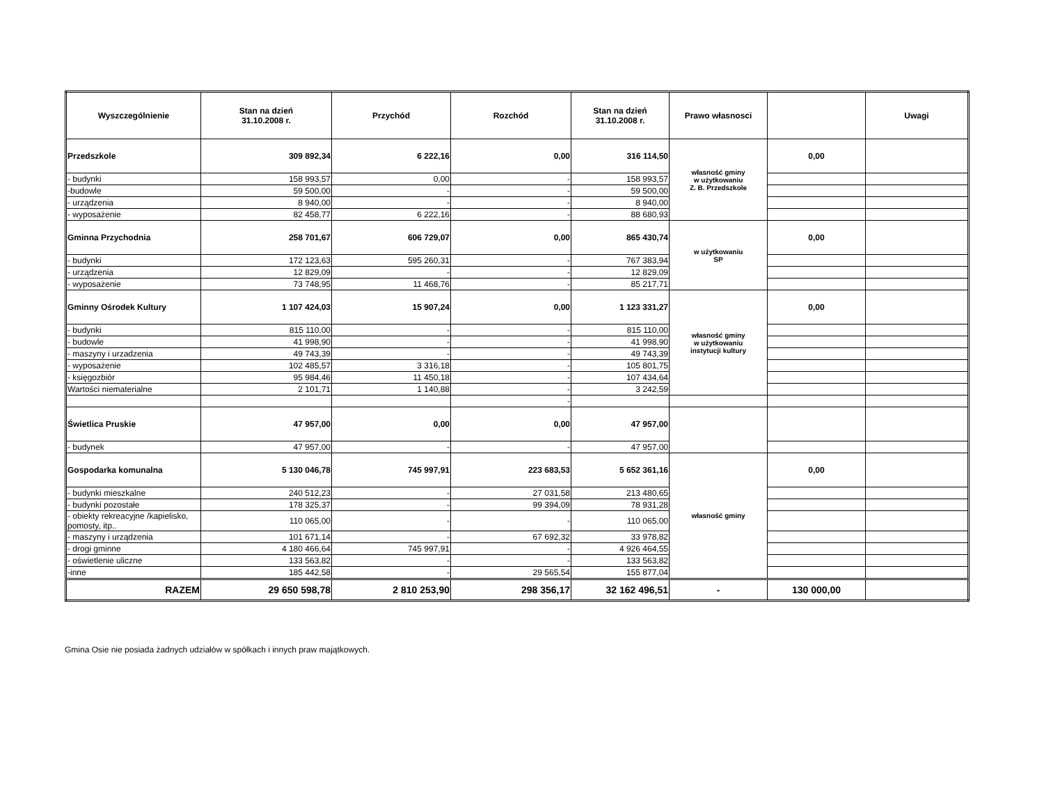| Wyszczególnienie | Stan na dzień 31.10.2008 r. | Przychód | Rozchód | Stan na dzień 31.10.2008 r. | Prawo własnosci | | Uwagi |
| --- | --- | --- | --- | --- | --- | --- | --- |
| Przedszkole | 309 892,34 | 6 222,16 | 0,00 | 316 114,50 | własność gminy w użytkowaniu Z. B. Przedszkole | 0,00 | |
| - budynki | 158 993,57 | 0,00 | - | 158 993,57 | | | |
| -budowle | 59 500,00 | - | - | 59 500,00 | | | |
| - urządzenia | 8 940,00 | - | - | 8 940,00 | | | |
| - wyposażenie | 82 458,77 | 6 222,16 | - | 88 680,93 | | | |
| Gminna Przychodnia | 258 701,67 | 606 729,07 | 0,00 | 865 430,74 | w użytkowaniu SP | 0,00 | |
| - budynki | 172 123,63 | 595 260,31 | - | 767 383,94 | | | |
| - urządzenia | 12 829,09 | - | - | 12 829,09 | | | |
| - wyposażenie | 73 748,95 | 11 468,76 | - | 85 217,71 | | | |
| Gminny Ośrodek Kultury | 1 107 424,03 | 15 907,24 | 0,00 | 1 123 331,27 | własność gminy w użytkowaniu instytucji kultury | 0,00 | |
| - budynki | 815 110,00 | - | - | 815 110,00 | | | |
| - budowle | 41 998,90 | - | - | 41 998,90 | | | |
| - maszyny i urzadzenia | 49 743,39 | - | - | 49 743,39 | | | |
| - wyposażenie | 102 485,57 | 3 316,18 | - | 105 801,75 | | | |
| - księgozbiór | 95 984,46 | 11 450,18 | - | 107 434,64 | | | |
| Wartości niematerialne | 2 101,71 | 1 140,88 | - | 3 242,59 | | | |
| | | | - | | | | |
| Świetlica Pruskie | 47 957,00 | 0,00 | 0,00 | 47 957,00 | | | |
| - budynek | 47 957,00 | - | - | 47 957,00 | | | |
| Gospodarka komunalna | 5 130 046,78 | 745 997,91 | 223 683,53 | 5 652 361,16 | własność gminy | 0,00 | |
| - budynki mieszkalne | 240 512,23 | - | 27 031,58 | 213 480,65 | | | |
| - budynki pozostałe | 178 325,37 | - | 99 394,09 | 78 931,28 | | | |
| - obiekty rekreacyjne /kapielisko, pomosty, itp.. | 110 065,00 | - | - | 110 065,00 | | | |
| - maszyny i urządzenia | 101 671,14 | - | 67 692,32 | 33 978,82 | | | |
| - drogi gminne | 4 180 466,64 | 745 997,91 | - | 4 926 464,55 | | | |
| - oświetlenie uliczne | 133 563,82 | - | - | 133 563,82 | | | |
| -inne | 185 442,58 | - | 29 565,54 | 155 877,04 | | | |
| RAZEM | 29 650 598,78 | 2 810 253,90 | 298 356,17 | 32 162 496,51 | - | 130 000,00 | |
Gmina Osie nie posiada żadnych udziałów w spółkach i innych praw majątkowych.